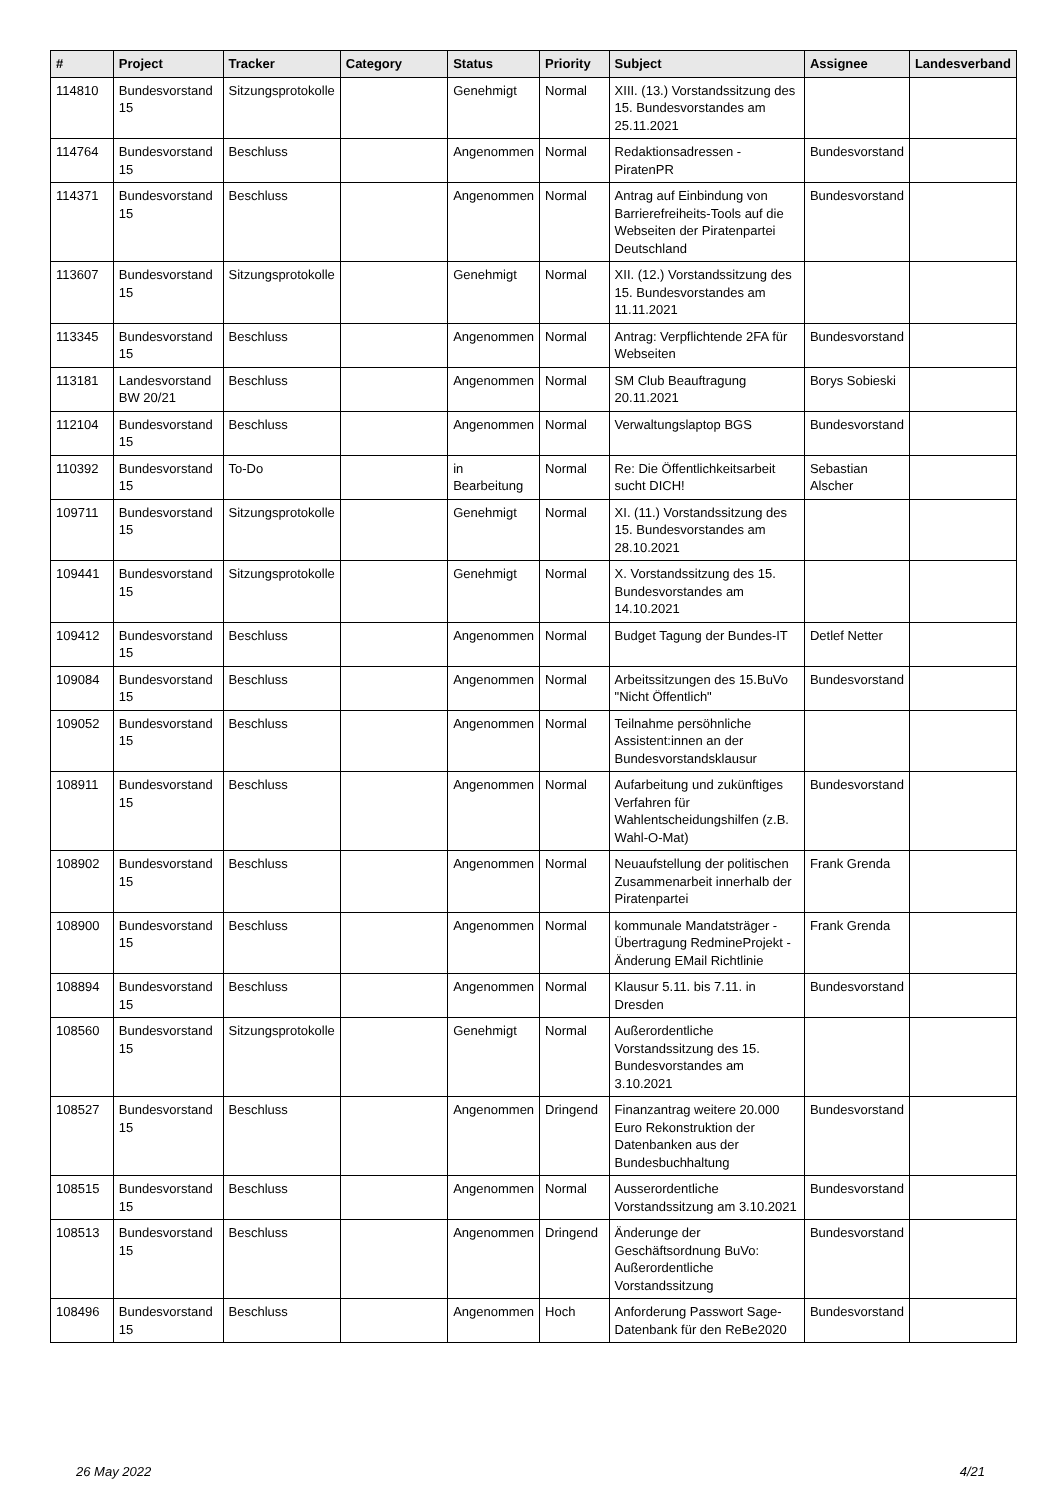| # | Project | Tracker | Category | Status | Priority | Subject | Assignee | Landesverband |
| --- | --- | --- | --- | --- | --- | --- | --- | --- |
| 114810 | Bundesvorstand 15 | Sitzungsprotokolle | | Genehmigt | Normal | XIII. (13.) Vorstandssitzung des 15. Bundesvorstandes am 25.11.2021 | | |
| 114764 | Bundesvorstand 15 | Beschluss | | Angenommen | Normal | Redaktionsadressen - PiratenPR | Bundesvorstand | |
| 114371 | Bundesvorstand 15 | Beschluss | | Angenommen | Normal | Antrag auf Einbindung von Barrierefreiheits-Tools auf die Webseiten der Piratenpartei Deutschland | Bundesvorstand | |
| 113607 | Bundesvorstand 15 | Sitzungsprotokolle | | Genehmigt | Normal | XII. (12.) Vorstandssitzung des 15. Bundesvorstandes am 11.11.2021 | | |
| 113345 | Bundesvorstand 15 | Beschluss | | Angenommen | Normal | Antrag: Verpflichtende 2FA für Webseiten | Bundesvorstand | |
| 113181 | Landesvorstand BW 20/21 | Beschluss | | Angenommen | Normal | SM Club Beauftragung 20.11.2021 | Borys Sobieski | |
| 112104 | Bundesvorstand 15 | Beschluss | | Angenommen | Normal | Verwaltungslaptop BGS | Bundesvorstand | |
| 110392 | Bundesvorstand 15 | To-Do | | in Bearbeitung | Normal | Re: Die Öffentlichkeitsarbeit sucht DICH! | Sebastian Alscher | |
| 109711 | Bundesvorstand 15 | Sitzungsprotokolle | | Genehmigt | Normal | XI. (11.) Vorstandssitzung des 15. Bundesvorstandes am 28.10.2021 | | |
| 109441 | Bundesvorstand 15 | Sitzungsprotokolle | | Genehmigt | Normal | X. Vorstandssitzung des 15. Bundesvorstandes am 14.10.2021 | | |
| 109412 | Bundesvorstand 15 | Beschluss | | Angenommen | Normal | Budget Tagung der Bundes-IT | Detlef Netter | |
| 109084 | Bundesvorstand 15 | Beschluss | | Angenommen | Normal | Arbeitssitzungen des 15.BuVo "Nicht Öffentlich" | Bundesvorstand | |
| 109052 | Bundesvorstand 15 | Beschluss | | Angenommen | Normal | Teilnahme persöhnliche Assistent:innen an der Bundesvorstandsklausur | | |
| 108911 | Bundesvorstand 15 | Beschluss | | Angenommen | Normal | Aufarbeitung und zukünftiges Verfahren für Wahlentscheidungshilfen (z.B. Wahl-O-Mat) | Bundesvorstand | |
| 108902 | Bundesvorstand 15 | Beschluss | | Angenommen | Normal | Neuaufstellung der politischen Zusammenarbeit innerhalb der Piratenpartei | Frank Grenda | |
| 108900 | Bundesvorstand 15 | Beschluss | | Angenommen | Normal | kommunale Mandatsträger - Übertragung RedmineProjekt - Änderung EMail Richtlinie | Frank Grenda | |
| 108894 | Bundesvorstand 15 | Beschluss | | Angenommen | Normal | Klausur 5.11. bis 7.11. in Dresden | Bundesvorstand | |
| 108560 | Bundesvorstand 15 | Sitzungsprotokolle | | Genehmigt | Normal | Außerordentliche Vorstandssitzung des 15. Bundesvorstandes am 3.10.2021 | | |
| 108527 | Bundesvorstand 15 | Beschluss | | Angenommen | Dringend | Finanzantrag weitere 20.000 Euro Rekonstruktion der Datenbanken aus der Bundesbuchhaltung | Bundesvorstand | |
| 108515 | Bundesvorstand 15 | Beschluss | | Angenommen | Normal | Ausserordentliche Vorstandssitzung am 3.10.2021 | Bundesvorstand | |
| 108513 | Bundesvorstand 15 | Beschluss | | Angenommen | Dringend | Änderunge der Geschäftsordnung BuVo: Außerordentliche Vorstandssitzung | Bundesvorstand | |
| 108496 | Bundesvorstand 15 | Beschluss | | Angenommen | Hoch | Anforderung Passwort Sage-Datenbank für den ReBe2020 | Bundesvorstand | |
26 May 2022 4/21